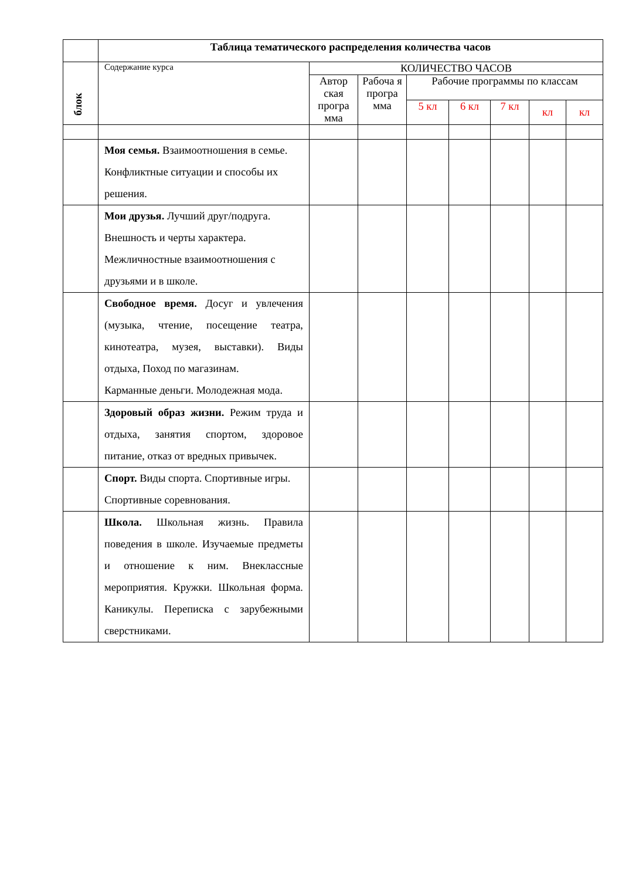| | Таблица тематического распределения количества часов | | | | | | | |
| блок | Содержание курса | КОЛИЧЕСТВО ЧАСОВ | | | | | | |
| | | Автор ская програ мма | Рабоча я програ мма | Рабочие программы по классам | | | | |
| | | | | 5 кл | 6 кл | 7 кл | кл | кл |
| | Моя семья. Взаимоотношения в семье. Конфликтные ситуации и способы их решения. | | | | | | | |
| | Мои друзья. Лучший друг/подруга. Внешность и черты характера. Межличностные взаимоотношения с друзьями и в школе. | | | | | | | |
| | Свободное время. Досуг и увлечения (музыка, чтение, посещение театра, кинотеатра, музея, выставки). Виды отдыха, Поход по магазинам. Карманные деньги. Молодежная мода. | | | | | | | |
| | Здоровый образ жизни. Режим труда и отдыха, занятия спортом, здоровое питание, отказ от вредных привычек. | | | | | | | |
| | Спорт. Виды спорта. Спортивные игры. Спортивные соревнования. | | | | | | | |
| | Школа. Школьная жизнь. Правила поведения в школе. Изучаемые предметы и отношение к ним. Внеклассные мероприятия. Кружки. Школьная форма. Каникулы. Переписка с зарубежными сверстниками. | | | | | | | |